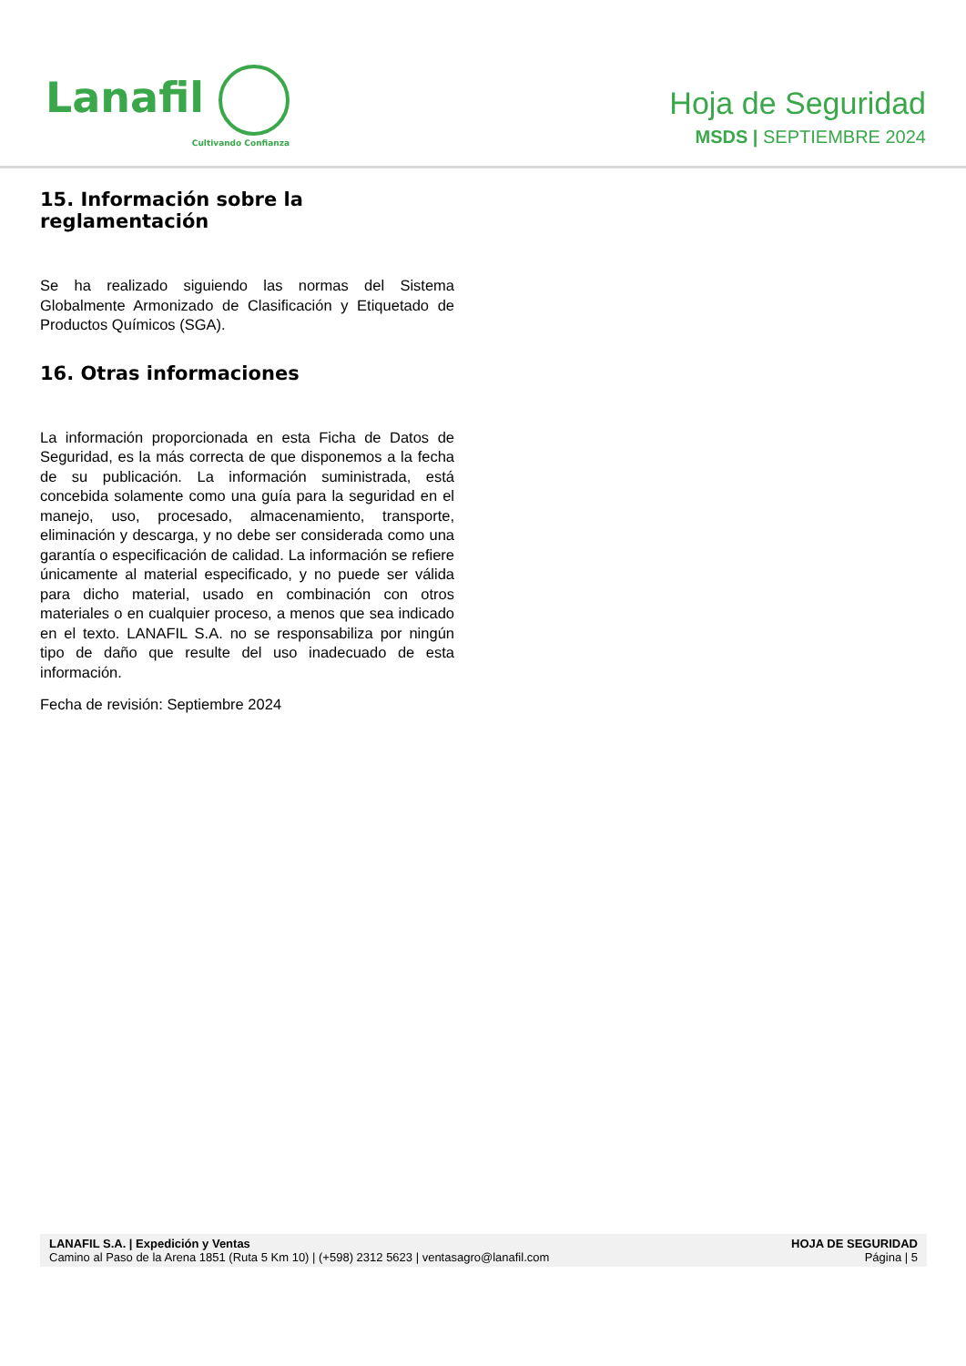Lanafil
Cultivando Confianza
Hoja de Seguridad
MSDS | SEPTIEMBRE 2024
15. Información sobre la reglamentación
Se ha realizado siguiendo las normas del Sistema Globalmente Armonizado de Clasificación y Etiquetado de Productos Químicos (SGA).
16. Otras informaciones
La información proporcionada en esta Ficha de Datos de Seguridad, es la más correcta de que disponemos a la fecha de su publicación. La información suministrada, está concebida solamente como una guía para la seguridad en el manejo, uso, procesado, almacenamiento, transporte, eliminación y descarga, y no debe ser considerada como una garantía o especificación de calidad. La información se refiere únicamente al material especificado, y no puede ser válida para dicho material, usado en combinación con otros materiales o en cualquier proceso, a menos que sea indicado en el texto. LANAFIL S.A. no se responsabiliza por ningún tipo de daño que resulte del uso inadecuado de esta información.
Fecha de revisión: Septiembre 2024
LANAFIL S.A. | Expedición y Ventas
Camino al Paso de la Arena 1851 (Ruta 5 Km 10) | (+598) 2312 5623 | ventasagro@lanafil.com
HOJA DE SEGURIDAD
Página | 5